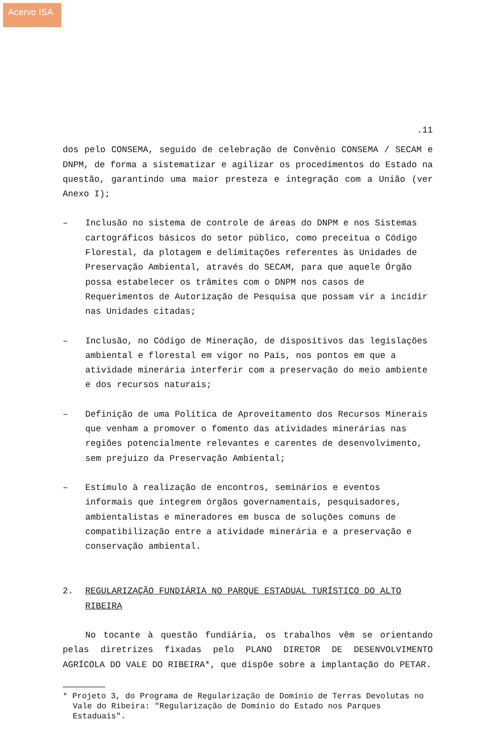Acervo ISA
.11
dos pelo CONSEMA, seguido de celebração de Convênio CONSEMA / SECAM e DNPM, de forma a sistematizar e agilizar os procedimentos do Estado na questão, garantindo uma maior presteza e integração com a União (ver Anexo I);
– Inclusão no sistema de controle de áreas do DNPM e nos Sistemas cartográficos básicos do setor público, como preceitua o Código Florestal, da plotagem e delimitações referentes às Unidades de Preservação Ambiental, através do SECAM, para que aquele Órgão possa estabelecer os trâmites com o DNPM nos casos de Requerimentos de Autorização de Pesquisa que possam vir a incidir nas Unidades citadas;
– Inclusão, no Código de Mineração, de dispositivos das legislações ambiental e florestal em vigor no País, nos pontos em que a atividade minerária interferir com a preservação do meio ambiente e dos recursos naturais;
– Definição de uma Política de Aproveitamento dos Recursos Minerais que venham a promover o fomento das atividades minerárias nas regiões potencialmente relevantes e carentes de desenvolvimento, sem prejuizo da Preservação Ambiental;
– Estímulo à realização de encontros, seminários e eventos informais que integrem órgãos governamentais, pesquisadores, ambientalistas e mineradores em busca de soluções comuns de compatibilização entre a atividade minerária e a preservação e conservação ambiental.
2. REGULARIZAÇÃO FUNDIÁRIA NO PARQUE ESTADUAL TURÍSTICO DO ALTO RIBEIRA
No tocante à questão fundiária, os trabalhos vêm se orientando pelas diretrizes fixadas pelo PLANO DIRETOR DE DESENVOLVIMENTO AGRÍCOLA DO VALE DO RIBEIRA*, que dispõe sobre a implantação do PETAR.
* Projeto 3, do Programa de Regularização de Domínio de Terras Devolutas no Vale do Ribeira: "Regularização de Domínio do Estado nos Parques Estaduais".